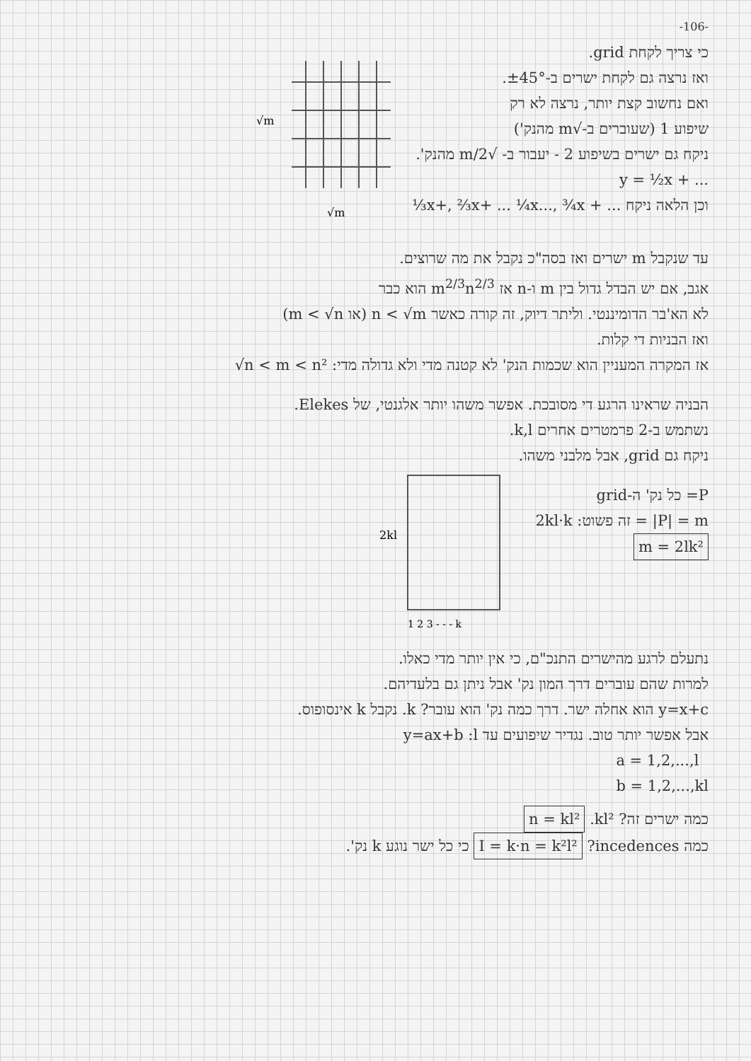-106-
כי צריך לקחת grid.
ואז נרצה גם לקחת ישרים ב-±45°.
ואם נחשוב קצת יותר, נרצה לא רק
שיפוע 1 (שעוברים ב-√m מהנק')
ניקח גם ישרים בשיפוע 2 - יעבור ב- √m/2 מהנק'.
y = ½x + ...
וכן הלאה ניקח ⅓x+, ⅔x+ ... ¼x..., ¾x + ...
√m
√m
עד שנקבל m ישרים ואז בסה"כ נקבל את מה שרוצים.
אגב, אם יש הבדל גדול בין m ו-n אז m<sup>2/3</sup>n<sup>2/3</sup> הוא כבר
לא הא'בר הדומיננטי. וליתר דיוק, זה קורה כאשר n < √m (או m < √n)
ואז הבניות די קלות.
אז המקרה המעניין הוא שכמות הנק' לא קטנה מדי ולא גדולה מדי: √n < m < n²
הבניה שראינו הרגע די מסובכת. אפשר משהו יותר אלגנטי, של Elekes.
נשתמש ב-2 פרמטרים אחרים k,l.
ניקח גם grid, אבל מלבני משהו.
P= כל נק' ה-grid
|P| = m = זה פשוט: 2kl·k
m = 2lk²
2kl
1 2 3 - - - k
נתעלם לרגע מהישרים התנכ"ם, כי אין יותר מדי כאלו.
למרות שהם עוברים דרך המון נק' אבל ניתן גם בלעדיהם.
y=x+c הוא אחלה ישר. דרך כמה נק' הוא עובר? k. נקבל k אינסופוס.
אבל אפשר יותר טוב. נגדיר שיפועים עד l: y=ax+b
a = 1,2,...,l
b = 1,2,...,kl
כמה ישרים זה? kl². n = kl²
כמה incedences? I = k·n = k²l² כי כל ישר נוגע k נק'.